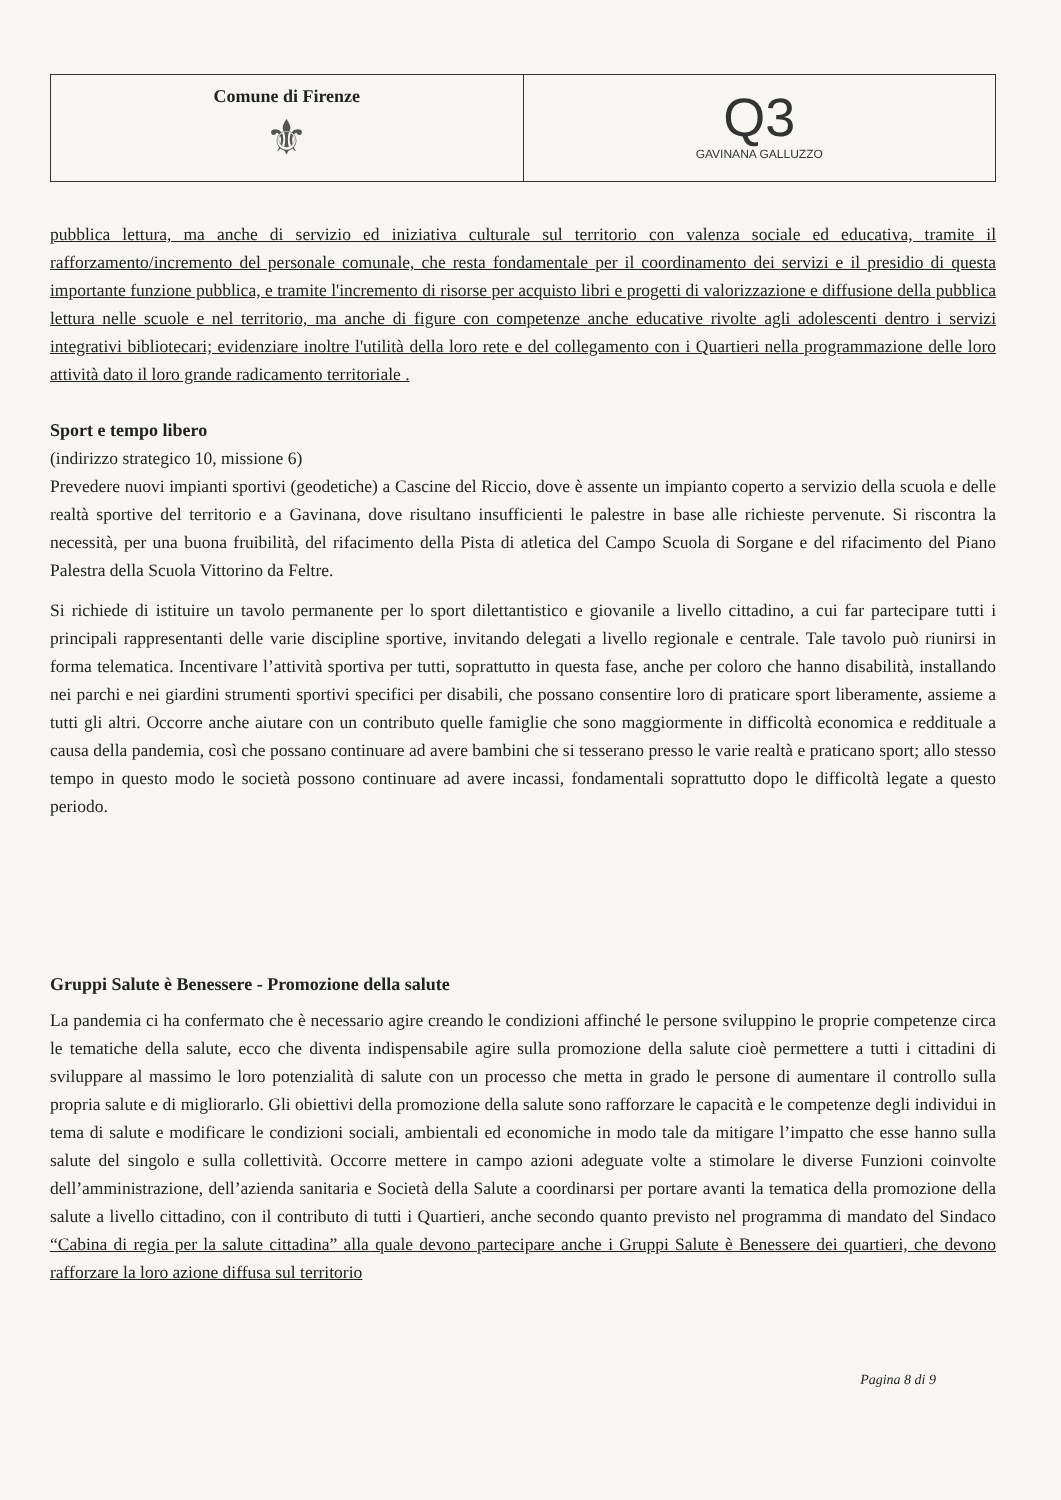| Comune di Firenze ⚜ | Q3 GAVINANA GALLUZZO |
pubblica lettura, ma anche di servizio ed iniziativa culturale sul territorio con valenza sociale ed educativa, tramite il rafforzamento/incremento del personale comunale, che resta fondamentale per il coordinamento dei servizi e il presidio di questa importante funzione pubblica, e tramite l'incremento di risorse per acquisto libri e progetti di valorizzazione e diffusione della pubblica lettura nelle scuole e nel territorio, ma anche di figure con competenze anche educative rivolte agli adolescenti dentro i servizi integrativi bibliotecari; evidenziare inoltre l'utilità della loro rete e del collegamento con i Quartieri nella programmazione delle loro attività dato il loro grande radicamento territoriale .
Sport e tempo libero
(indirizzo strategico 10, missione 6)
Prevedere nuovi impianti sportivi (geodetiche) a Cascine del Riccio, dove è assente un impianto coperto a servizio della scuola e delle realtà sportive del territorio e a Gavinana, dove risultano insufficienti le palestre in base alle richieste pervenute. Si riscontra la necessità, per una buona fruibilità, del rifacimento della Pista di atletica del Campo Scuola di Sorgane e del rifacimento del Piano Palestra della Scuola Vittorino da Feltre.
Si richiede di istituire un tavolo permanente per lo sport dilettantistico e giovanile a livello cittadino, a cui far partecipare tutti i principali rappresentanti delle varie discipline sportive, invitando delegati a livello regionale e centrale. Tale tavolo può riunirsi in forma telematica. Incentivare l’attività sportiva per tutti, soprattutto in questa fase, anche per coloro che hanno disabilità, installando nei parchi e nei giardini strumenti sportivi specifici per disabili, che possano consentire loro di praticare sport liberamente, assieme a tutti gli altri. Occorre anche aiutare con un contributo quelle famiglie che sono maggiormente in difficoltà economica e reddituale a causa della pandemia, così che possano continuare ad avere bambini che si tesserano presso le varie realtà e praticano sport; allo stesso tempo in questo modo le società possono continuare ad avere incassi, fondamentali soprattutto dopo le difficoltà legate a questo periodo.
Gruppi Salute è Benessere - Promozione della salute
La pandemia ci ha confermato che è necessario agire creando le condizioni affinché le persone sviluppino le proprie competenze circa le tematiche della salute, ecco che diventa indispensabile agire sulla promozione della salute cioè permettere a tutti i cittadini di sviluppare al massimo le loro potenzialità di salute con un processo che metta in grado le persone di aumentare il controllo sulla propria salute e di migliorarlo. Gli obiettivi della promozione della salute sono rafforzare le capacità e le competenze degli individui in tema di salute e modificare le condizioni sociali, ambientali ed economiche in modo tale da mitigare l’impatto che esse hanno sulla salute del singolo e sulla collettività. Occorre mettere in campo azioni adeguate volte a stimolare le diverse Funzioni coinvolte dell’amministrazione, dell’azienda sanitaria e Società della Salute a coordinarsi per portare avanti la tematica della promozione della salute a livello cittadino, con il contributo di tutti i Quartieri, anche secondo quanto previsto nel programma di mandato del Sindaco “Cabina di regia per la salute cittadina” alla quale devono partecipare anche i Gruppi Salute è Benessere dei quartieri, che devono rafforzare la loro azione diffusa sul territorio
Pagina 8 di 9